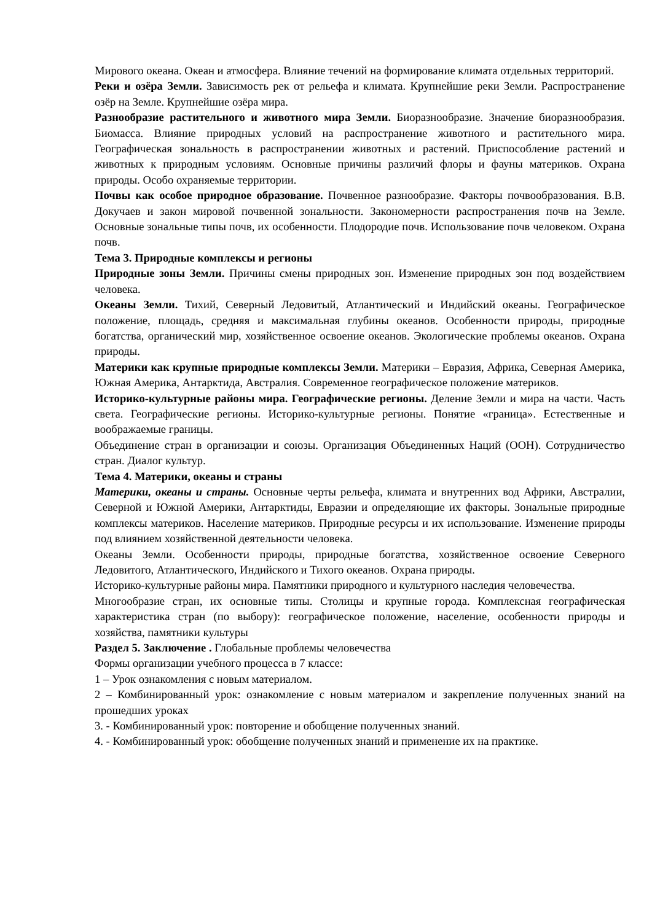Мирового океана. Океан и атмосфера. Влияние течений на формирование климата отдельных территорий.
Реки и озёра Земли. Зависимость рек от рельефа и климата. Крупнейшие реки Земли. Распространение озёр на Земле. Крупнейшие озёра мира.
Разнообразие растительного и животного мира Земли. Биоразнообразие. Значение биоразнообразия. Биомасса. Влияние природных условий на распространение животного и растительного мира. Географическая зональность в распространении животных и растений. Приспособление растений и животных к природным условиям. Основные причины различий флоры и фауны материков. Охрана природы. Особо охраняемые территории.
Почвы как особое природное образование. Почвенное разнообразие. Факторы почвообразования. В.В. Докучаев и закон мировой почвенной зональности. Закономерности распространения почв на Земле. Основные зональные типы почв, их особенности. Плодородие почв. Использование почв человеком. Охрана почв.
Тема 3. Природные комплексы и регионы
Природные зоны Земли. Причины смены природных зон. Изменение природных зон под воздействием человека.
Океаны Земли. Тихий, Северный Ледовитый, Атлантический и Индийский океаны. Географическое положение, площадь, средняя и максимальная глубины океанов. Особенности природы, природные богатства, органический мир, хозяйственное освоение океанов. Экологические проблемы океанов. Охрана природы.
Материки как крупные природные комплексы Земли. Материки – Евразия, Африка, Северная Америка, Южная Америка, Антарктида, Австралия. Современное географическое положение материков.
Историко-культурные районы мира. Географические регионы. Деление Земли и мира на части. Часть света. Географические регионы. Историко-культурные регионы. Понятие «граница». Естественные и воображаемые границы.
Объединение стран в организации и союзы. Организация Объединенных Наций (ООН). Сотрудничество стран. Диалог культур.
Тема 4. Материки, океаны и страны
Материки, океаны и страны. Основные черты рельефа, климата и внутренних вод Африки, Австралии, Северной и Южной Америки, Антарктиды, Евразии и определяющие их факторы. Зональные природные комплексы материков. Население материков. Природные ресурсы и их использование. Изменение природы под влиянием хозяйственной деятельности человека.
Океаны Земли. Особенности природы, природные богатства, хозяйственное освоение Северного Ледовитого, Атлантического, Индийского и Тихого океанов. Охрана природы.
Историко-культурные районы мира. Памятники природного и культурного наследия человечества.
Многообразие стран, их основные типы. Столицы и крупные города. Комплексная географическая характеристика стран (по выбору): географическое положение, население, особенности природы и хозяйства, памятники культуры
Раздел 5. Заключение . Глобальные проблемы человечества
Формы организации учебного процесса в 7 классе:
1 – Урок ознакомления с новым материалом.
2 – Комбинированный урок: ознакомление с новым материалом и закрепление полученных знаний на прошедших уроках
3. - Комбинированный урок: повторение и обобщение полученных знаний.
4. - Комбинированный урок: обобщение полученных знаний и применение их на практике.